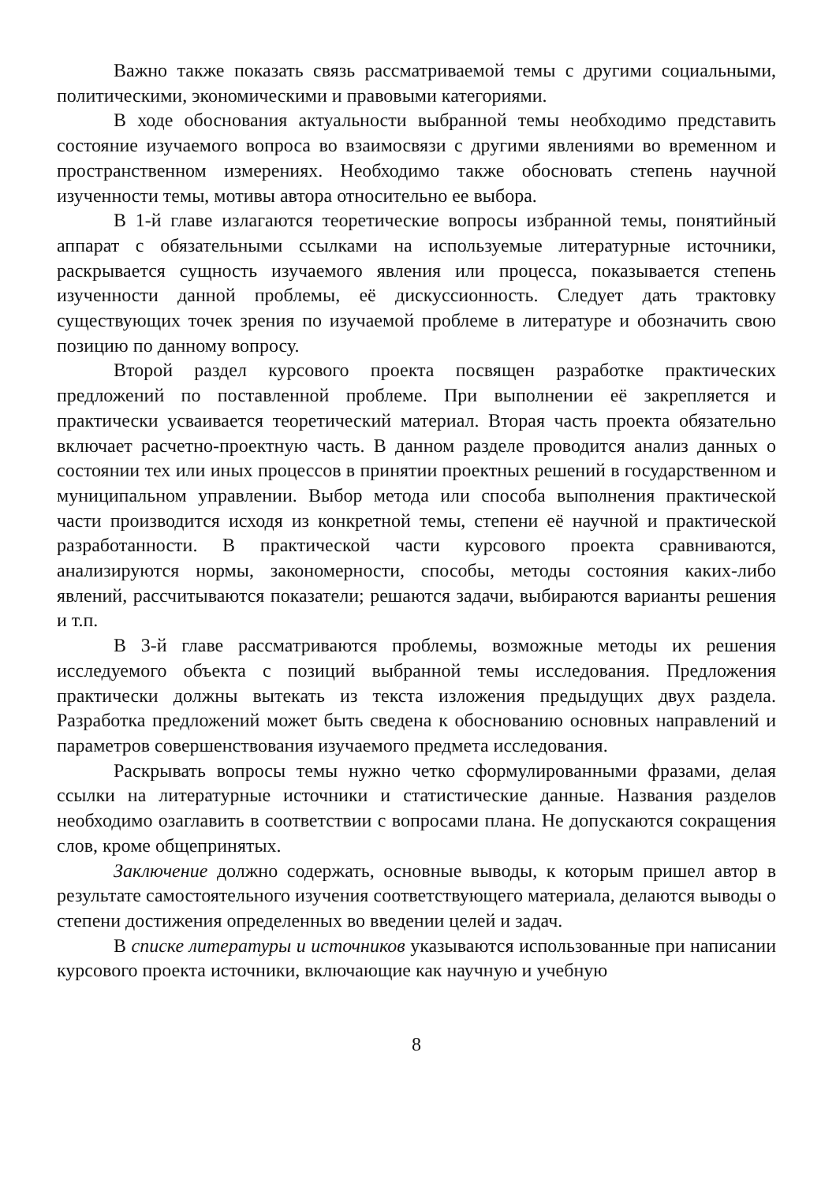Важно также показать связь рассматриваемой темы с другими социальными, политическими, экономическими и правовыми категориями.
В ходе обоснования актуальности выбранной темы необходимо представить состояние изучаемого вопроса во взаимосвязи с другими явлениями во временном и пространственном измерениях. Необходимо также обосновать степень научной изученности темы, мотивы автора относительно ее выбора.
В 1-й главе излагаются теоретические вопросы избранной темы, понятийный аппарат с обязательными ссылками на используемые литературные источники, раскрывается сущность изучаемого явления или процесса, показывается степень изученности данной проблемы, её дискуссионность. Следует дать трактовку существующих точек зрения по изучаемой проблеме в литературе и обозначить свою позицию по данному вопросу.
Второй раздел курсового проекта посвящен разработке практических предложений по поставленной проблеме. При выполнении её закрепляется и практически усваивается теоретический материал. Вторая часть проекта обязательно включает расчетно-проектную часть. В данном разделе проводится анализ данных о состоянии тех или иных процессов в принятии проектных решений в государственном и муниципальном управлении. Выбор метода или способа выполнения практической части производится исходя из конкретной темы, степени её научной и практической разработанности. В практической части курсового проекта сравниваются, анализируются нормы, закономерности, способы, методы состояния каких-либо явлений, рассчитываются показатели; решаются задачи, выбираются варианты решения и т.п.
В 3-й главе рассматриваются проблемы, возможные методы их решения исследуемого объекта с позиций выбранной темы исследования. Предложения практически должны вытекать из текста изложения предыдущих двух раздела. Разработка предложений может быть сведена к обоснованию основных направлений и параметров совершенствования изучаемого предмета исследования.
Раскрывать вопросы темы нужно четко сформулированными фразами, делая ссылки на литературные источники и статистические данные. Названия разделов необходимо озаглавить в соответствии с вопросами плана. Не допускаются сокращения слов, кроме общепринятых.
Заключение должно содержать, основные выводы, к которым пришел автор в результате самостоятельного изучения соответствующего материала, делаются выводы о степени достижения определенных во введении целей и задач.
В списке литературы и источников указываются использованные при написании курсового проекта источники, включающие как научную и учебную
8